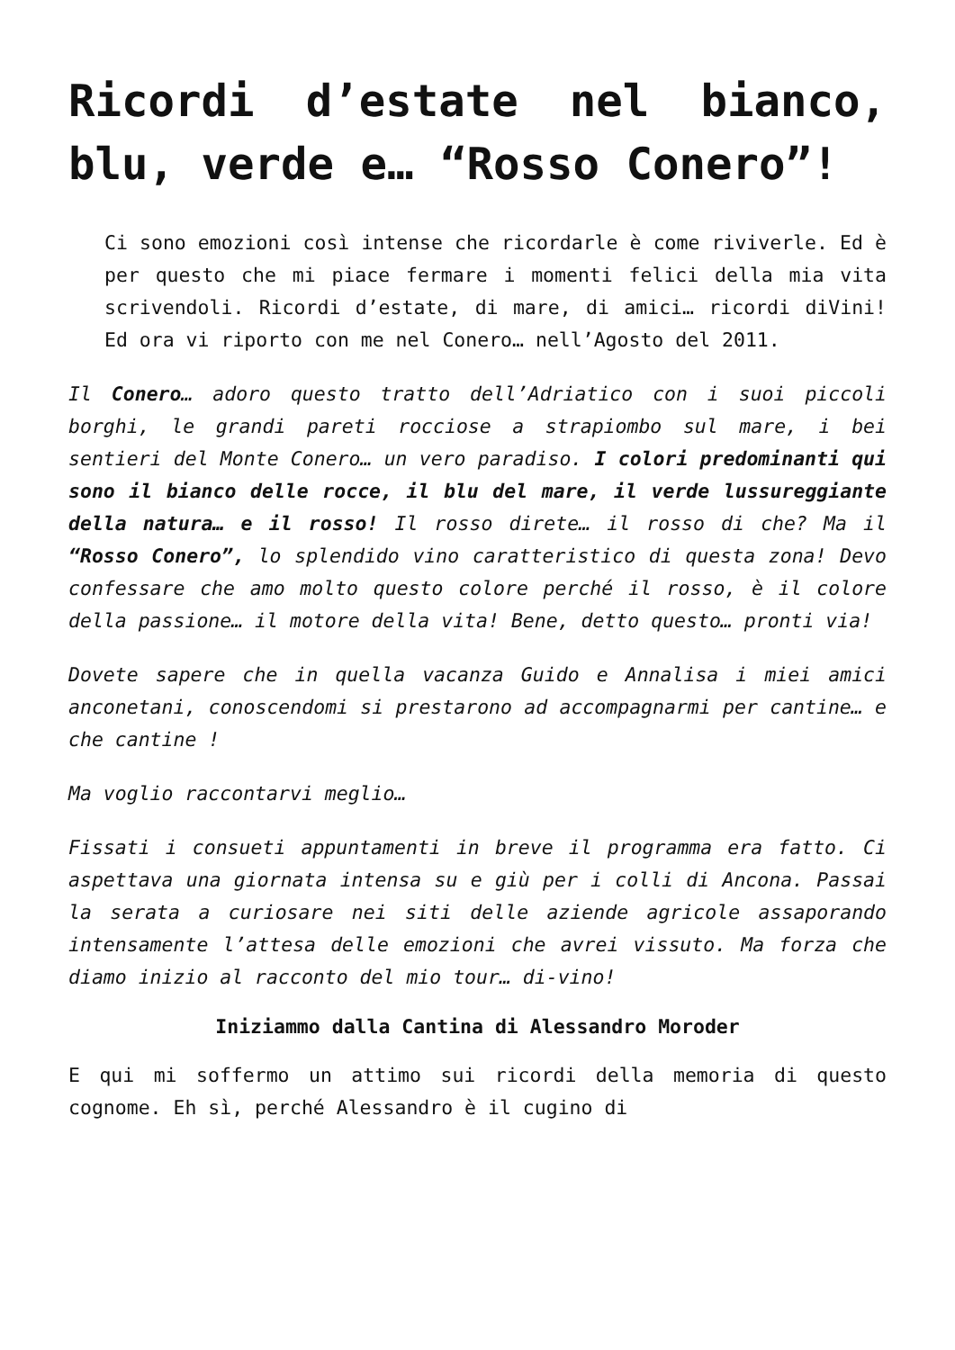Ricordi d’estate nel bianco, blu, verde e… “Rosso Conero”!
Ci sono emozioni così intense che ricordarle è come riviverle. Ed è per questo che mi piace fermare i momenti felici della mia vita scrivendoli. Ricordi d’estate, di mare, di amici… ricordi diVini! Ed ora vi riporto con me nel Conero… nell’Agosto del 2011.
Il Conero… adoro questo tratto dell’Adriatico con i suoi piccoli borghi, le grandi pareti rocciose a strapiombo sul mare, i bei sentieri del Monte Conero… un vero paradiso. I colori predominanti qui sono il bianco delle rocce, il blu del mare, il verde lussureggiante della natura… e il rosso! Il rosso direte… il rosso di che? Ma il “Rosso Conero”, lo splendido vino caratteristico di questa zona! Devo confessare che amo molto questo colore perché il rosso, è il colore della passione… il motore della vita! Bene, detto questo… pronti via!
Dovete sapere che in quella vacanza Guido e Annalisa i miei amici anconetani, conoscendomi si prestarono ad accompagnarmi per cantine… e che cantine !
Ma voglio raccontarvi meglio…
Fissati i consueti appuntamenti in breve il programma era fatto. Ci aspettava una giornata intensa su e giù per i colli di Ancona. Passai la serata a curiosare nei siti delle aziende agricole assaporando intensamente l’attesa delle emozioni che avrei vissuto. Ma forza che diamo inizio al racconto del mio tour… di-vino!
Iniziammo dalla Cantina di Alessandro Moroder
E qui mi soffermo un attimo sui ricordi della memoria di questo cognome. Eh sì, perché Alessandro è il cugino di